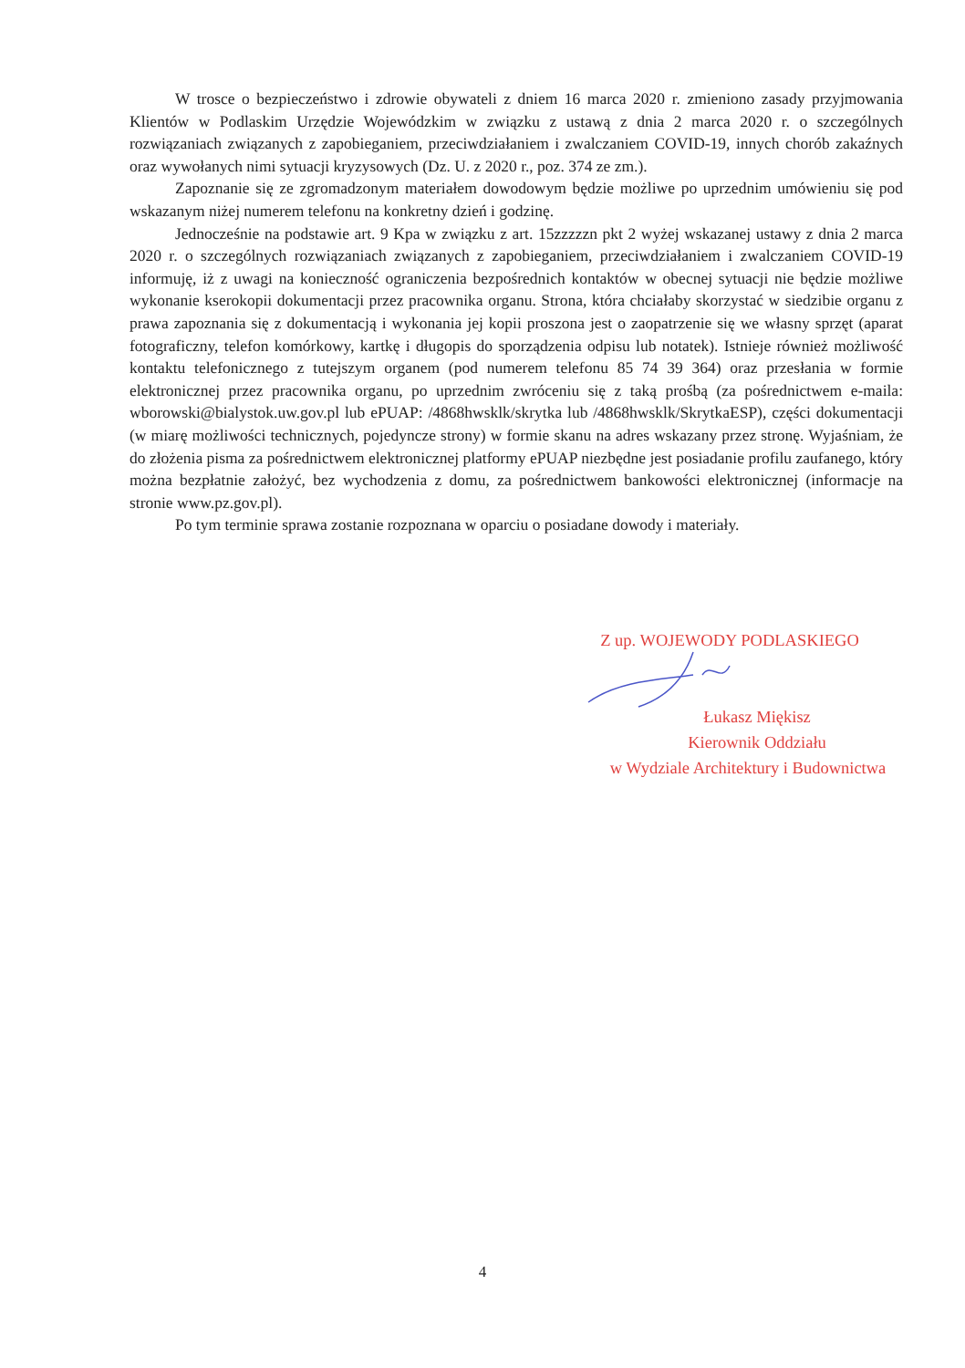W trosce o bezpieczeństwo i zdrowie obywateli z dniem 16 marca 2020 r. zmieniono zasady przyjmowania Klientów w Podlaskim Urzędzie Wojewódzkim w związku z ustawą z dnia 2 marca 2020 r. o szczególnych rozwiązaniach związanych z zapobieganiem, przeciwdziałaniem i zwalczaniem COVID-19, innych chorób zakaźnych oraz wywołanych nimi sytuacji kryzysowych (Dz. U. z 2020 r., poz. 374 ze zm.).
Zapoznanie się ze zgromadzonym materiałem dowodowym będzie możliwe po uprzednim umówieniu się pod wskazanym niżej numerem telefonu na konkretny dzień i godzinę.
Jednocześnie na podstawie art. 9 Kpa w związku z art. 15zzzzzn pkt 2 wyżej wskazanej ustawy z dnia 2 marca 2020 r. o szczególnych rozwiązaniach związanych z zapobieganiem, przeciwdziałaniem i zwalczaniem COVID-19 informuję, iż z uwagi na konieczność ograniczenia bezpośrednich kontaktów w obecnej sytuacji nie będzie możliwe wykonanie kserokopii dokumentacji przez pracownika organu. Strona, która chciałaby skorzystać w siedzibie organu z prawa zapoznania się z dokumentacją i wykonania jej kopii proszona jest o zaopatrzenie się we własny sprzęt (aparat fotograficzny, telefon komórkowy, kartkę i długopis do sporządzenia odpisu lub notatek). Istnieje również możliwość kontaktu telefonicznego z tutejszym organem (pod numerem telefonu 85 74 39 364) oraz przesłania w formie elektronicznej przez pracownika organu, po uprzednim zwróceniu się z taką prośbą (za pośrednictwem e-maila: wborowski@bialystok.uw.gov.pl lub ePUAP: /4868hwsklk/skrytka lub /4868hwsklk/SkrytkaESP), części dokumentacji (w miarę możliwości technicznych, pojedyncze strony) w formie skanu na adres wskazany przez stronę. Wyjaśniam, że do złożenia pisma za pośrednictwem elektronicznej platformy ePUAP niezbędne jest posiadanie profilu zaufanego, który można bezpłatnie założyć, bez wychodzenia z domu, za pośrednictwem bankowości elektronicznej (informacje na stronie www.pz.gov.pl).
Po tym terminie sprawa zostanie rozpoznana w oparciu o posiadane dowody i materiały.
Z up. WOJEWODY PODLASKIEGO
Łukasz Miękisz
Kierownik Oddziału
w Wydziale Architektury i Budownictwa
4